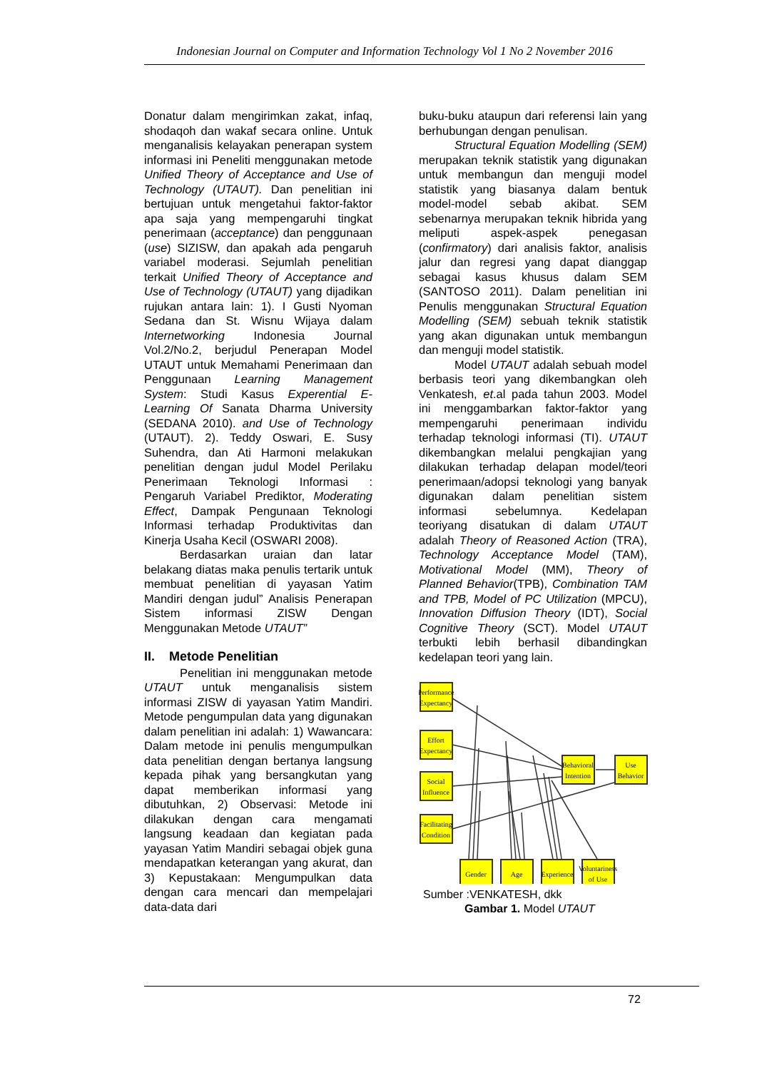Indonesian Journal on Computer and Information Technology Vol 1 No 2 November 2016
Donatur dalam mengirimkan zakat, infaq, shodaqoh dan wakaf secara online. Untuk menganalisis kelayakan penerapan system informasi ini Peneliti menggunakan metode Unified Theory of Acceptance and Use of Technology (UTAUT). Dan penelitian ini bertujuan untuk mengetahui faktor-faktor apa saja yang mempengaruhi tingkat penerimaan (acceptance) dan penggunaan (use) SIZISW, dan apakah ada pengaruh variabel moderasi. Sejumlah penelitian terkait Unified Theory of Acceptance and Use of Technology (UTAUT) yang dijadikan rujukan antara lain: 1). I Gusti Nyoman Sedana dan St. Wisnu Wijaya dalam Internetworking Indonesia Journal Vol.2/No.2, berjudul Penerapan Model UTAUT untuk Memahami Penerimaan dan Penggunaan Learning Management System: Studi Kasus Experential E-Learning Of Sanata Dharma University (SEDANA 2010). and Use of Technology (UTAUT). 2). Teddy Oswari, E. Susy Suhendra, dan Ati Harmoni melakukan penelitian dengan judul Model Perilaku Penerimaan Teknologi Informasi : Pengaruh Variabel Prediktor, Moderating Effect, Dampak Pengunaan Teknologi Informasi terhadap Produktivitas dan Kinerja Usaha Kecil (OSWARI 2008).
Berdasarkan uraian dan latar belakang diatas maka penulis tertarik untuk membuat penelitian di yayasan Yatim Mandiri dengan judul” Analisis Penerapan Sistem informasi ZISW Dengan Menggunakan Metode UTAUT”
II. Metode Penelitian
Penelitian ini menggunakan metode UTAUT untuk menganalisis sistem informasi ZISW di yayasan Yatim Mandiri. Metode pengumpulan data yang digunakan dalam penelitian ini adalah: 1) Wawancara: Dalam metode ini penulis mengumpulkan data penelitian dengan bertanya langsung kepada pihak yang bersangkutan yang dapat memberikan informasi yang dibutuhkan, 2) Observasi: Metode ini dilakukan dengan cara mengamati langsung keadaan dan kegiatan pada yayasan Yatim Mandiri sebagai objek guna mendapatkan keterangan yang akurat, dan 3) Kepustakaan: Mengumpulkan data dengan cara mencari dan mempelajari data-data dari
buku-buku ataupun dari referensi lain yang berhubungan dengan penulisan.
Structural Equation Modelling (SEM) merupakan teknik statistik yang digunakan untuk membangun dan menguji model statistik yang biasanya dalam bentuk model-model sebab akibat. SEM sebenarnya merupakan teknik hibrida yang meliputi aspek-aspek penegasan (confirmatory) dari analisis faktor, analisis jalur dan regresi yang dapat dianggap sebagai kasus khusus dalam SEM (SANTOSO 2011). Dalam penelitian ini Penulis menggunakan Structural Equation Modelling (SEM) sebuah teknik statistik yang akan digunakan untuk membangun dan menguji model statistik.
Model UTAUT adalah sebuah model berbasis teori yang dikembangkan oleh Venkatesh, et.al pada tahun 2003. Model ini menggambarkan faktor-faktor yang mempengaruhi penerimaan individu terhadap teknologi informasi (TI). UTAUT dikembangkan melalui pengkajian yang dilakukan terhadap delapan model/teori penerimaan/adopsi teknologi yang banyak digunakan dalam penelitian sistem informasi sebelumnya. Kedelapan teoriyang disatukan di dalam UTAUT adalah Theory of Reasoned Action (TRA), Technology Acceptance Model (TAM), Motivational Model (MM), Theory of Planned Behavior(TPB), Combination TAM and TPB, Model of PC Utilization (MPCU), Innovation Diffusion Theory (IDT), Social Cognitive Theory (SCT). Model UTAUT terbukti lebih berhasil dibandingkan kedelapan teori yang lain.
Performance
Expectancy
Effort
Expectancy
Social
Influence
Facilitating
Condition
Behavioral
Intention
Use
Behavior
Gender
Age
Experience
Voluntariness
of Use
Sumber :VENKATESH, dkk
Gambar 1. Model UTAUT
72